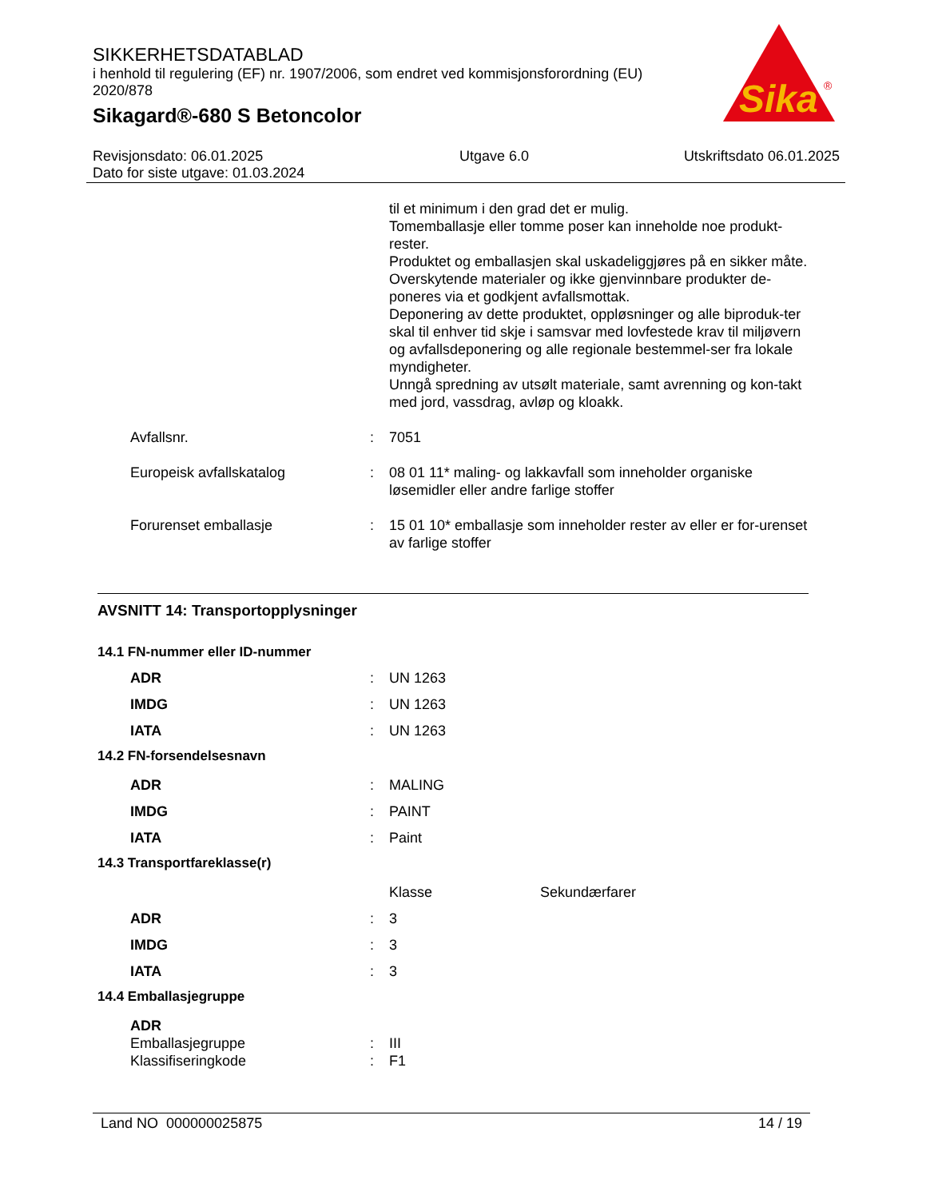SIKKERHETSDATABLAD
i henhold til regulering (EF) nr. 1907/2006, som endret ved kommisjonsforordning (EU) 2020/878
Sikagard®-680 S Betoncolor
Sika
®
Revisjonsdato: 06.01.2025
Dato for siste utgave: 01.03.2024
Utgave 6.0 Utskriftsdato 06.01.2025
| | | til et minimum i den grad det er mulig. Tomemballasje eller tomme poser kan inneholde noe produkt-rester. Produktet og emballasjen skal uskadeliggjøres på en sikker måte. Overskytende materialer og ikke gjenvinnbare produkter de-poneres via et godkjent avfallsmottak. Deponering av dette produktet, oppløsninger og alle biproduk-ter skal til enhver tid skje i samsvar med lovfestede krav til miljøvern og avfallsdeponering og alle regionale bestemmel-ser fra lokale myndigheter. Unngå spredning av utsølt materiale, samt avrenning og kon-takt med jord, vassdrag, avløp og kloakk. |
| Avfallsnr. | : | 7051 |
| Europeisk avfallskatalog | : | 08 01 11* maling- og lakkavfall som inneholder organiske løsemidler eller andre farlige stoffer |
| Forurenset emballasje | : | 15 01 10* emballasje som inneholder rester av eller er for-urenset av farlige stoffer |
AVSNITT 14: Transportopplysninger
| 14.1 FN-nummer eller ID-nummer | | |
| ADR | : | UN 1263 |
| IMDG | : | UN 1263 |
| IATA | : | UN 1263 |
| 14.2 FN-forsendelsesnavn | | |
| ADR | : | MALING |
| IMDG | : | PAINT |
| IATA | : | Paint |
| 14.3 Transportfareklasse(r) | | |
| | | Klasse Sekundærfarer |
| ADR | : | 3 |
| IMDG | : | 3 |
| IATA | : | 3 |
| 14.4 Emballasjegruppe | | |
| ADR | | |
| Emballasjegruppe | : | III |
| Klassifiseringkode | : | F1 |
Land NO 000000025875 14 / 19